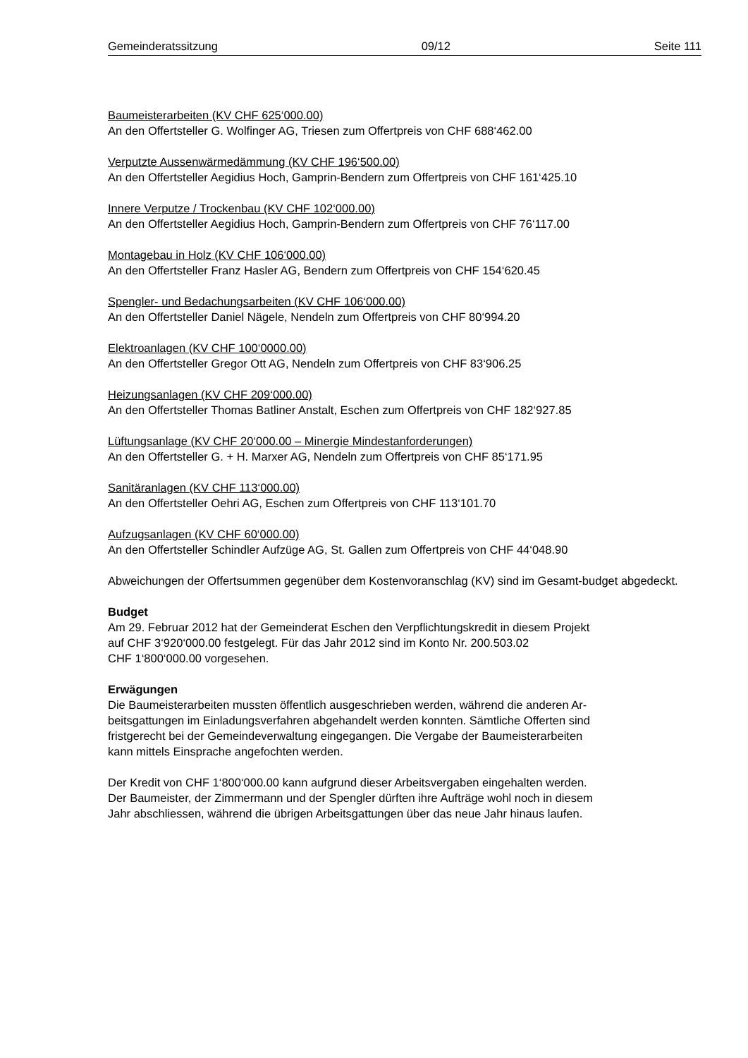Gemeinderatssitzung 09/12 Seite 111
Baumeisterarbeiten (KV CHF 625‘000.00)
An den Offertsteller G. Wolfinger AG, Triesen zum Offertpreis von CHF 688‘462.00
Verputzte Aussenwärmedämmung (KV CHF 196‘500.00)
An den Offertsteller Aegidius Hoch, Gamprin-Bendern zum Offertpreis von CHF 161‘425.10
Innere Verputze / Trockenbau (KV CHF 102‘000.00)
An den Offertsteller Aegidius Hoch, Gamprin-Bendern zum Offertpreis von CHF 76‘117.00
Montagebau in Holz (KV CHF 106‘000.00)
An den Offertsteller Franz Hasler AG, Bendern zum Offertpreis von CHF 154‘620.45
Spengler- und Bedachungsarbeiten (KV CHF 106‘000.00)
An den Offertsteller Daniel Nägele, Nendeln zum Offertpreis von CHF 80‘994.20
Elektroanlagen (KV CHF 100‘0000.00)
An den Offertsteller Gregor Ott AG, Nendeln zum Offertpreis von CHF 83‘906.25
Heizungsanlagen (KV CHF 209‘000.00)
An den Offertsteller Thomas Batliner Anstalt, Eschen zum Offertpreis von CHF 182‘927.85
Lüftungsanlage (KV CHF 20‘000.00 – Minergie Mindestanforderungen)
An den Offertsteller G. + H. Marxer AG, Nendeln zum Offertpreis von CHF 85‘171.95
Sanitäranlagen (KV CHF 113‘000.00)
An den Offertsteller Oehri AG, Eschen zum Offertpreis von CHF 113‘101.70
Aufzugsanlagen (KV CHF 60‘000.00)
An den Offertsteller Schindler Aufzüge AG, St. Gallen zum Offertpreis von CHF 44‘048.90
Abweichungen der Offertsummen gegenüber dem Kostenvoranschlag (KV) sind im Gesamt-budget abgedeckt.
Budget
Am 29. Februar 2012 hat der Gemeinderat Eschen den Verpflichtungskredit in diesem Projekt
auf CHF 3‘920‘000.00 festgelegt. Für das Jahr 2012 sind im Konto Nr. 200.503.02
CHF 1‘800‘000.00 vorgesehen.
Erwägungen
Die Baumeisterarbeiten mussten öffentlich ausgeschrieben werden, während die anderen Ar-
beitsgattungen im Einladungsverfahren abgehandelt werden konnten. Sämtliche Offerten sind
fristgerecht bei der Gemeindeverwaltung eingegangen. Die Vergabe der Baumeisterarbeiten
kann mittels Einsprache angefochten werden.
Der Kredit von CHF 1‘800‘000.00 kann aufgrund dieser Arbeitsvergaben eingehalten werden.
Der Baumeister, der Zimmermann und der Spengler dürften ihre Aufträge wohl noch in diesem
Jahr abschliessen, während die übrigen Arbeitsgattungen über das neue Jahr hinaus laufen.